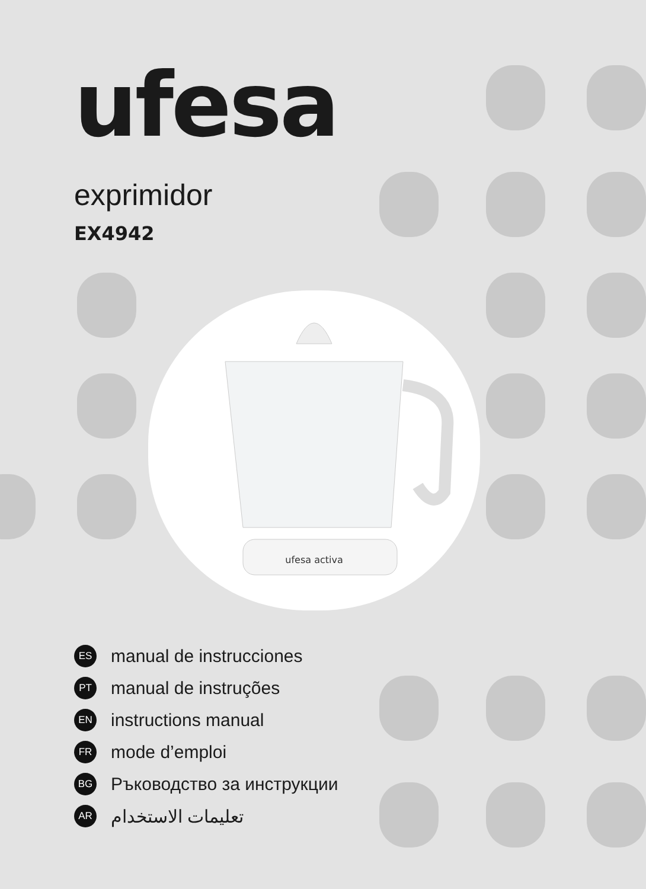ufesa activa
ufesa
exprimidor
EX4942
ES manual de instrucciones
PT manual de instruções
EN instructions manual
FR mode d’emploi
BG Ръководство за инструкции
AR تعليمات الاستخدام